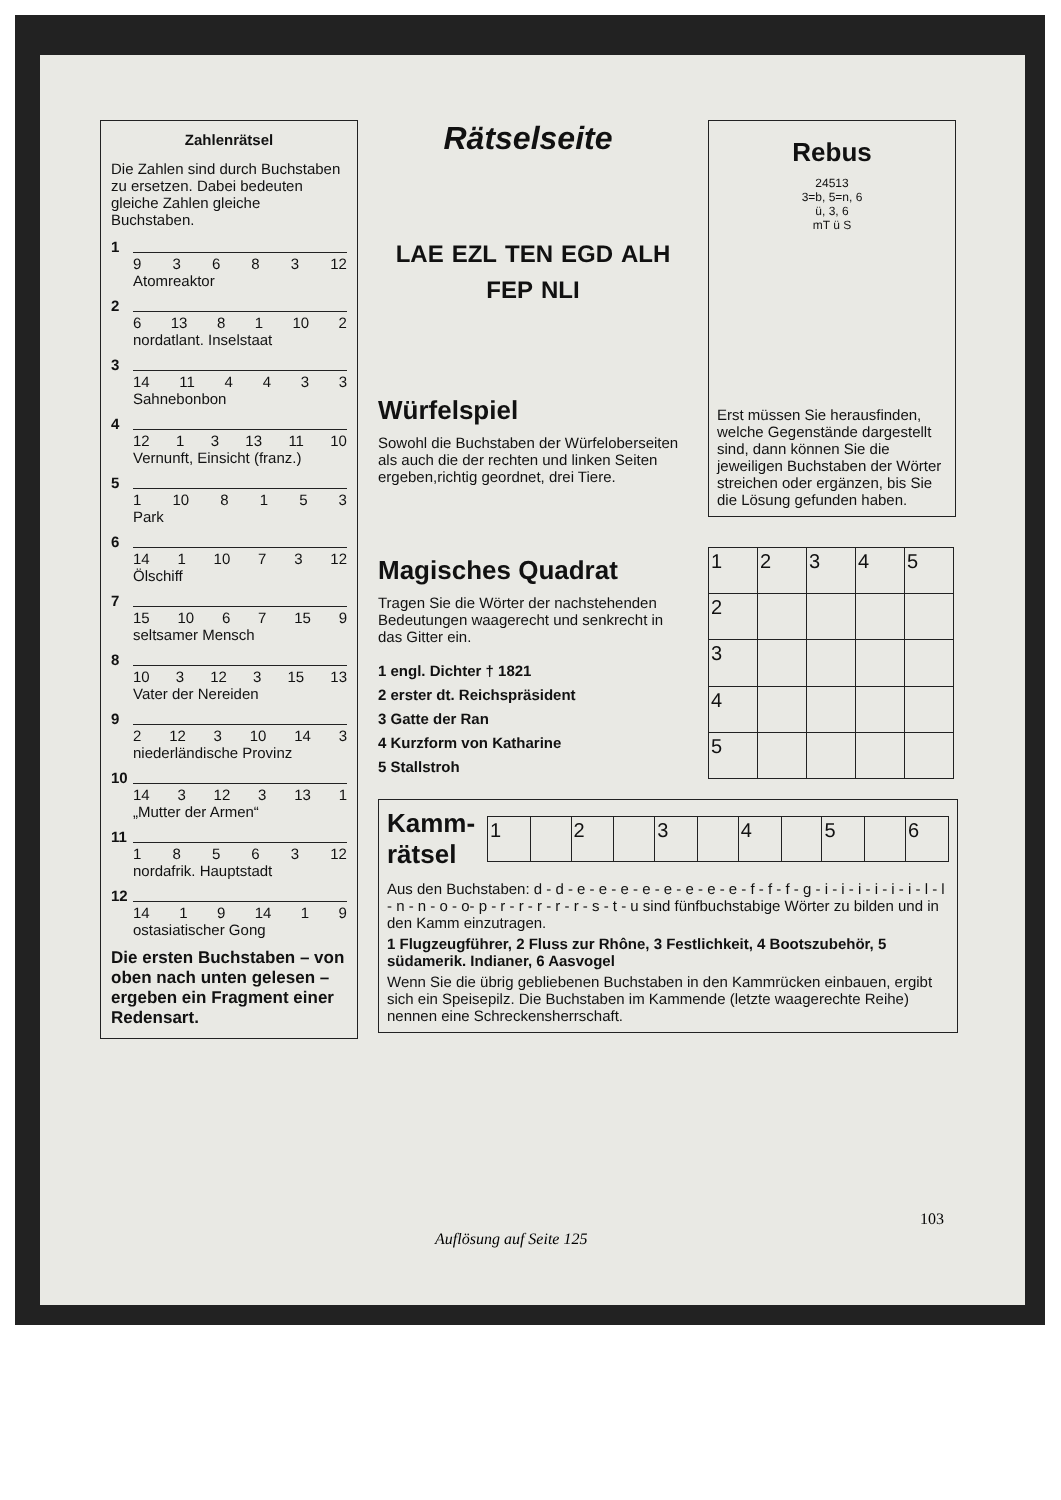Zahlenrätsel
Die Zahlen sind durch Buchstaben zu ersetzen. Dabei bedeuten gleiche Zahlen gleiche Buchstaben.
1
9 3 6 8 3 12
Atomreaktor
2
6 13 8 1 10 2
nordatlant. Inselstaat
3
14 11 4 4 3 3
Sahnebonbon
4
12 1 3 13 11 10
Vernunft, Einsicht (franz.)
5
1 10 8 1 5 3
Park
6
14 1 10 7 3 12
Ölschiff
7
15 10 6 7 15 9
seltsamer Mensch
8
10 3 12 3 15 13
Vater der Nereiden
9
2 12 3 10 14 3
niederländische Provinz
10
14 3 12 3 13 1
„Mutter der Armen“
11
1 8 5 6 3 12
nordafrik. Hauptstadt
12
14 1 9 14 1 9
ostasiatischer Gong
Die ersten Buchstaben – von oben nach unten gelesen – ergeben ein Fragment einer Redensart.
Rätselseite
LAE EZL TEN EGD ALH FEP NLI
Würfelspiel
Sowohl die Buchstaben der Würfeloberseiten als auch die der rechten und linken Seiten ergeben,richtig geordnet, drei Tiere.
Rebus
24513
3=b, 5=n, 6
ü, 3, 6
mT ü S
Erst müssen Sie herausfinden, welche Gegenstände dargestellt sind, dann können Sie die jeweiligen Buchstaben der Wörter streichen oder ergänzen, bis Sie die Lösung gefunden haben.
Magisches Quadrat
Tragen Sie die Wörter der nachstehenden Bedeutungen waagerecht und senkrecht in das Gitter ein.
1 engl. Dichter † 1821
2 erster dt. Reichspräsident
3 Gatte der Ran
4 Kurzform von Katharine
5 Stallstroh
| 1 | 2 | 3 | 4 | 5 |
| 2 | | | | |
| 3 | | | | |
| 4 | | | | |
| 5 | | | | |
Kamm-rätsel
| 1 | | 2 | | 3 | | 4 | | 5 | | 6 |
Aus den Buchstaben: d - d - e - e - e - e - e - e - e - e - f - f - f - g - i - i - i - i - i - i - l - l - n - n - o - o- p - r - r - r - r - r - s - t - u sind fünfbuchstabige Wörter zu bilden und in den Kamm einzutragen.
1 Flugzeugführer, 2 Fluss zur Rhône, 3 Festlichkeit, 4 Bootszubehör, 5 südamerik. Indianer, 6 Aasvogel
Wenn Sie die übrig gebliebenen Buchstaben in den Kammrücken einbauen, ergibt sich ein Speisepilz. Die Buchstaben im Kammende (letzte waagerechte Reihe) nennen eine Schreckensherrschaft.
103
Auflösung auf Seite 125